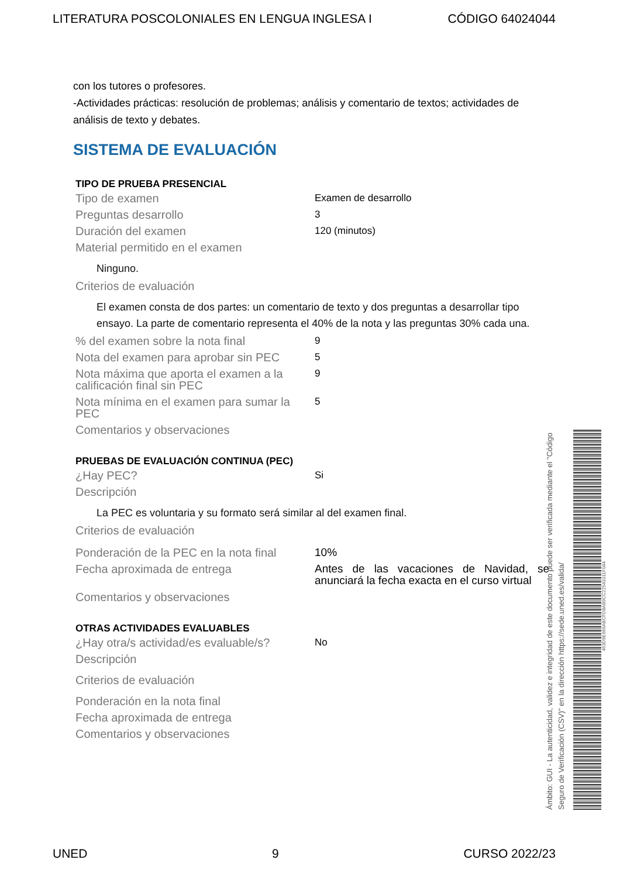LITERATURA POSCOLONIALES EN LENGUA INGLESA I CÓDIGO 64024044
con los tutores o profesores.
-Actividades prácticas: resolución de problemas; análisis y comentario de textos; actividades de análisis de texto y debates.
SISTEMA DE EVALUACIÓN
TIPO DE PRUEBA PRESENCIAL
| Tipo de examen | Examen de desarrollo |
| Preguntas desarrollo | 3 |
| Duración del examen | 120 (minutos) |
| Material permitido en el examen | |
| Ninguno. | |
| Criterios de evaluación | |
| El examen consta de dos partes: un comentario de texto y dos preguntas a desarrollar tipo ensayo. La parte de comentario representa el 40% de la nota y las preguntas 30% cada una. | |
| % del examen sobre la nota final | 9 |
| Nota del examen para aprobar sin PEC | 5 |
| Nota máxima que aporta el examen a la calificación final sin PEC | 9 |
| Nota mínima en el examen para sumar la PEC | 5 |
| Comentarios y observaciones | |
PRUEBAS DE EVALUACIÓN CONTINUA (PEC)
| ¿Hay PEC? | Si |
| Descripción | |
| La PEC es voluntaria y su formato será similar al del examen final. | |
| Criterios de evaluación | |
| Ponderación de la PEC en la nota final | 10% |
| Fecha aproximada de entrega | Antes de las vacaciones de Navidad, se anunciará la fecha exacta en el curso virtual |
| Comentarios y observaciones | |
OTRAS ACTIVIDADES EVALUABLES
| ¿Hay otra/s actividad/es evaluable/s? | No |
| Descripción | |
| Criterios de evaluación | |
| Ponderación en la nota final | |
| Fecha aproximada de entrega | |
| Comentarios y observaciones | |
Ámbito: GUI - La autenticidad, validez e integridad de este documento puede ser verificada mediante el "Código Seguro de Verificación (CSV)" en la dirección https://sede.uned.es/valida/
463D9E669ABCFD8AB9CC22541011F044
UNED 9 CURSO 2022/23